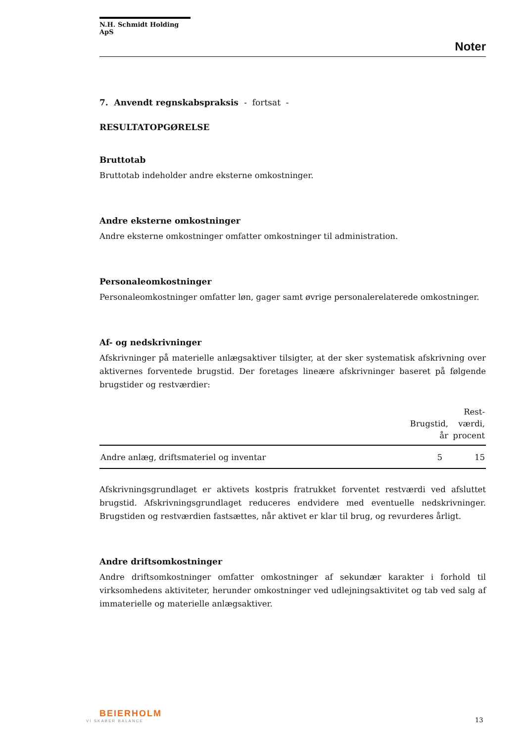N.H. Schmidt Holding ApS
Noter
7. Anvendt regnskabspraksis - fortsat -
RESULTATOPGØRELSE
Bruttotab
Bruttotab indeholder andre eksterne omkostninger.
Andre eksterne omkostninger
Andre eksterne omkostninger omfatter omkostninger til administration.
Personaleomkostninger
Personaleomkostninger omfatter løn, gager samt øvrige personalerelaterede omkostninger.
Af- og nedskrivninger
Afskrivninger på materielle anlægsaktiver tilsigter, at der sker systematisk afskrivning over aktivernes forventede brugstid. Der foretages lineære afskrivninger baseret på følgende brugstider og restværdier:
| | Brugstid, år | Rest- værdi, procent |
| --- | --- | --- |
| Andre anlæg, driftsmateriel og inventar | 5 | 15 |
Afskrivningsgrundlaget er aktivets kostpris fratrukket forventet restværdi ved afsluttet brugstid. Afskrivningsgrundlaget reduceres endvidere med eventuelle nedskrivninger. Brugstiden og restværdien fastsættes, når aktivet er klar til brug, og revurderes årligt.
Andre driftsomkostninger
Andre driftsomkostninger omfatter omkostninger af sekundær karakter i forhold til virksomhedens aktiviteter, herunder omkostninger ved udlejningsaktivitet og tab ved salg af immaterielle og materielle anlægsaktiver.
BEIERHOLM
VI SKABER BALANCE
13